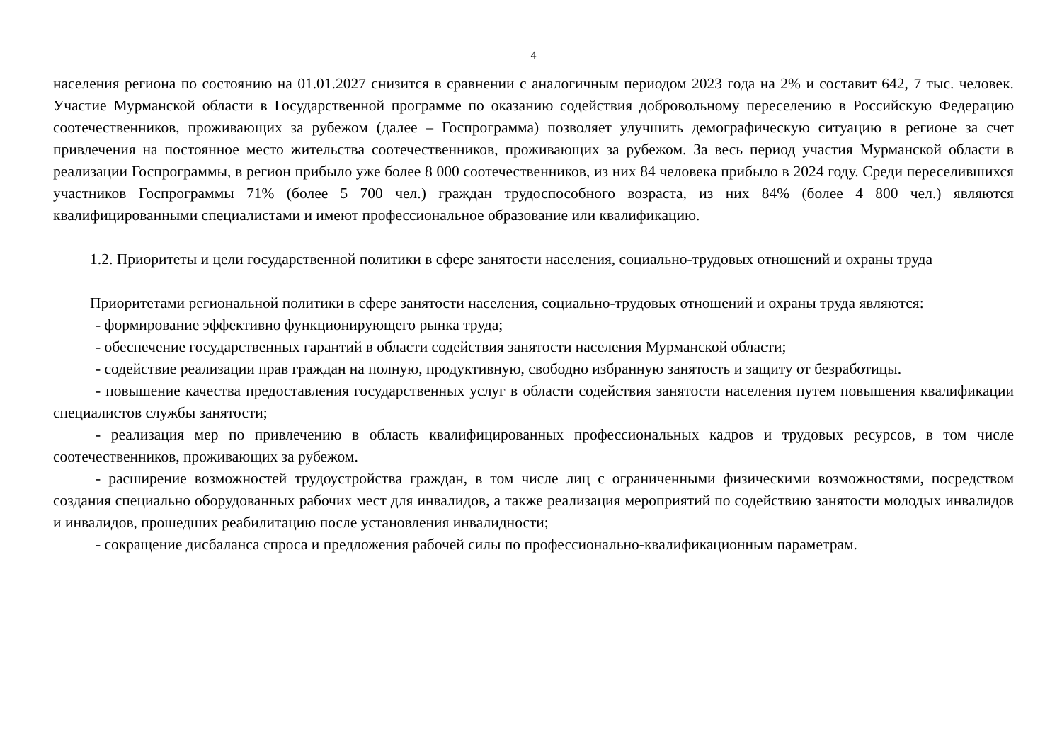4
населения региона по состоянию на 01.01.2027 снизится в сравнении с аналогичным периодом 2023 года на 2% и составит 642, 7 тыс. человек. Участие Мурманской области в Государственной программе по оказанию содействия добровольному переселению в Российскую Федерацию соотечественников, проживающих за рубежом (далее – Госпрограмма) позволяет улучшить демографическую ситуацию в регионе за счет привлечения на постоянное место жительства соотечественников, проживающих за рубежом. За весь период участия Мурманской области в реализации Госпрограммы, в регион прибыло уже более 8 000 соотечественников, из них 84 человека прибыло в 2024 году. Среди переселившихся участников Госпрограммы 71% (более 5 700 чел.) граждан трудоспособного возраста, из них 84% (более 4 800 чел.) являются квалифицированными специалистами и имеют профессиональное образование или квалификацию.
1.2. Приоритеты и цели государственной политики в сфере занятости населения, социально-трудовых отношений и охраны труда
Приоритетами региональной политики в сфере занятости населения, социально-трудовых отношений и охраны труда являются:
- формирование эффективно функционирующего рынка труда;
- обеспечение государственных гарантий в области содействия занятости населения Мурманской области;
- содействие реализации прав граждан на полную, продуктивную, свободно избранную занятость и защиту от безработицы.
- повышение качества предоставления государственных услуг в области содействия занятости населения путем повышения квалификации специалистов службы занятости;
- реализация мер по привлечению в область квалифицированных профессиональных кадров и трудовых ресурсов, в том числе соотечественников, проживающих за рубежом.
- расширение возможностей трудоустройства граждан, в том числе лиц с ограниченными физическими возможностями, посредством создания специально оборудованных рабочих мест для инвалидов, а также реализация мероприятий по содействию занятости молодых инвалидов и инвалидов, прошедших реабилитацию после установления инвалидности;
- сокращение дисбаланса спроса и предложения рабочей силы по профессионально-квалификационным параметрам.